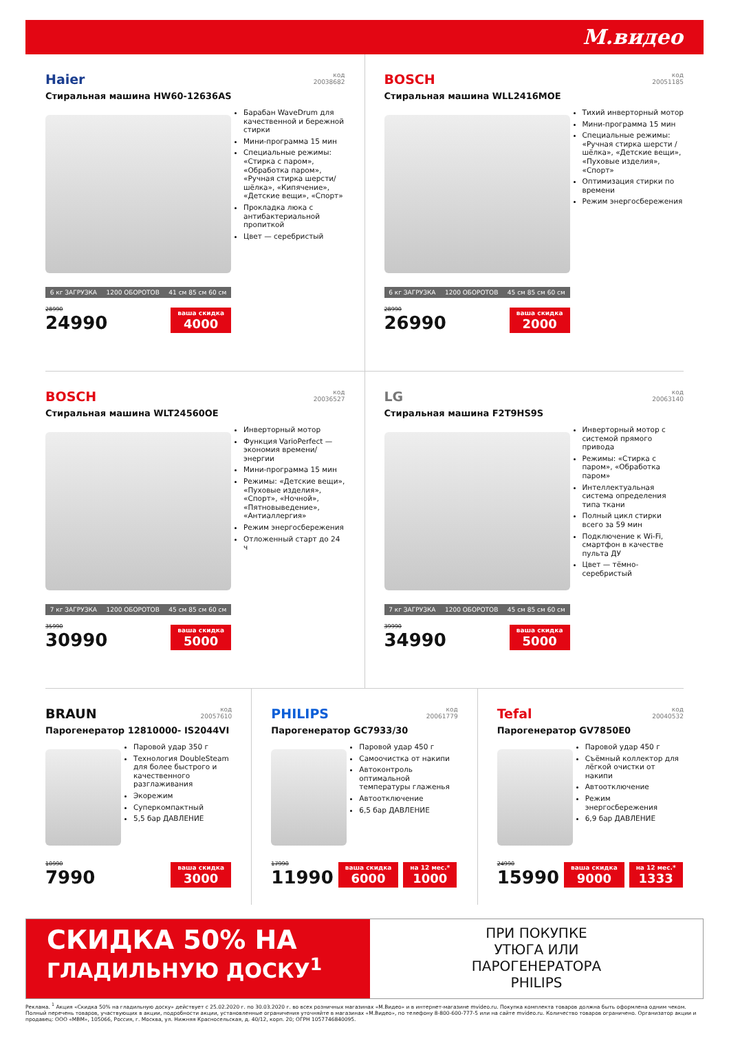М.видео
код
20038682
Haier
Стиральная машина HW60-12636AS
Барабан WaveDrum для качественной и бережной стирки
Мини-программа 15 мин
Специальные режимы: «Стирка с паром», «Обработка паром», «Ручная стирка шерсти/шёлка», «Кипячение», «Детские вещи», «Спорт»
Прокладка люка с антибактериальной пропиткой
Цвет — серебристый
6 кг ЗАГРУЗКА 1200 ОБОРОТОВ 41 см 85 см 60 см
28990
24990
ваша скидка
4000
код
20051185
BOSCH
Стиральная машина WLL2416MOE
Тихий инверторный мотор
Мини-программа 15 мин
Специальные режимы: «Ручная стирка шерсти / шёлка», «Детские вещи», «Пуховые изделия», «Спорт»
Оптимизация стирки по времени
Режим энергосбережения
6 кг ЗАГРУЗКА 1200 ОБОРОТОВ 45 см 85 см 60 см
28990
26990
ваша скидка
2000
код
20036527
BOSCH
Стиральная машина WLT24560OE
Инверторный мотор
Функция VarioPerfect — экономия времени/энергии
Мини-программа 15 мин
Режимы: «Детские вещи», «Пуховые изделия», «Спорт», «Ночной», «Пятновыведение», «Антиаллергия»
Режим энергосбережения
Отложенный старт до 24 ч
7 кг ЗАГРУЗКА 1200 ОБОРОТОВ 45 см 85 см 60 см
35990
30990
ваша скидка
5000
код
20063140
LG
Стиральная машина F2T9HS9S
Инверторный мотор с системой прямого привода
Режимы: «Стирка с паром», «Обработка паром»
Интеллектуальная система определения типа ткани
Полный цикл стирки всего за 59 мин
Подключение к Wi-Fi, смартфон в качестве пульта ДУ
Цвет — тёмно-серебристый
7 кг ЗАГРУЗКА 1200 ОБОРОТОВ 45 см 85 см 60 см
39990
34990
ваша скидка
5000
код
20057610
BRAUN
Парогенератор 12810000- IS2044VI
Паровой удар 350 г
Технология DoubleSteam для более быстрого и качественного разглаживания
Экорежим
Суперкомпактный
5,5 бар ДАВЛЕНИЕ
10990
7990
ваша скидка
3000
код
20061779
PHILIPS
Парогенератор GC7933/30
Паровой удар 450 г
Самоочистка от накипи
Автоконтроль оптимальной температуры глаженья
Автоотключение
6,5 бар ДАВЛЕНИЕ
17990
11990
ваша скидка
6000
на 12 мес.*
1000
код
20040532
Tefal
Парогенератор GV7850E0
Паровой удар 450 г
Съёмный коллектор для лёгкой очистки от накипи
Автоотключение
Режим энергосбережения
6,9 бар ДАВЛЕНИЕ
24990
15990
ваша скидка
9000
на 12 мес.*
1333
СКИДКА 50% НА
ГЛАДИЛЬНУЮ ДОСКУ<sup>1</sup>
ПРИ ПОКУПКЕ
УТЮГА ИЛИ
ПАРОГЕНЕРАТОРА
PHILIPS
Реклама. <sup>1</sup> Акция «Скидка 50% на гладильную доску» действует с 25.02.2020 г. по 30.03.2020 г. во всех розничных магазинах «М.Видео» и в интернет-магазине mvideo.ru. Покупка комплекта товаров должна быть оформлена одним чеком. Полный перечень товаров, участвующих в акции, подробности акции, установленные ограничения уточняйте в магазинах «М.Видео», по телефону 8-800-600-777-5 или на сайте mvideo.ru. Количество товаров ограничено. Организатор акции и продавец: ООО «МВМ», 105066, Россия, г. Москва, ул. Нижняя Красносельская, д. 40/12, корп. 20; ОГРН 1057746840095.